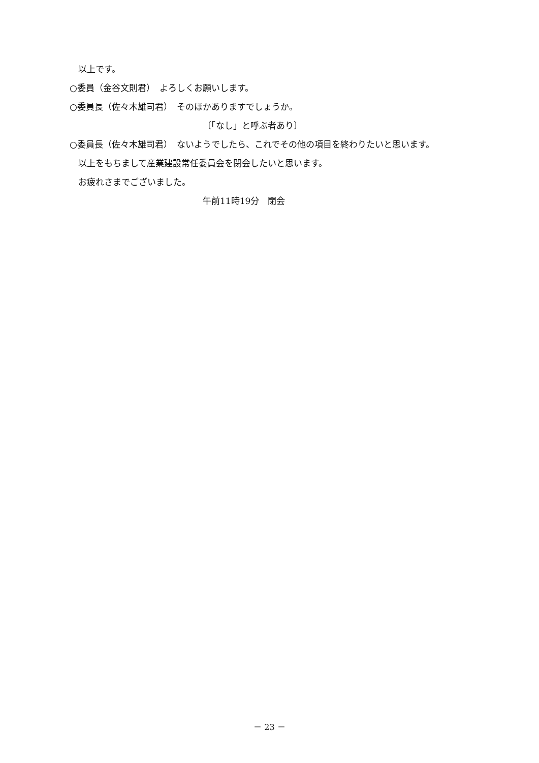以上です。
○委員（金谷文則君）　よろしくお願いします。
○委員長（佐々木雄司君）　そのほかありますでしょうか。
〔「なし」と呼ぶ者あり〕
○委員長（佐々木雄司君）　ないようでしたら、これでその他の項目を終わりたいと思います。
　以上をもちまして産業建設常任委員会を閉会したいと思います。
　お疲れさまでございました。
午前11時19分　閉会
－ 23 －